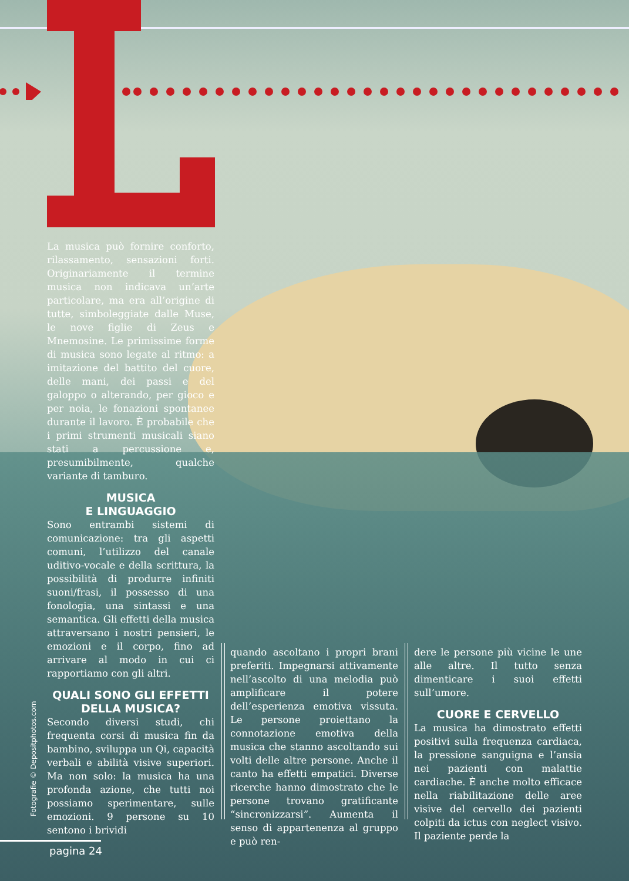La musica può fornire conforto, rilassamento, sensazioni forti. Originariamente il termine musica non indicava un’arte particolare, ma era all’origine di tutte, simboleggiate dalle Muse, le nove figlie di Zeus e Mnemosine. Le primissime forme di musica sono legate al ritmo: a imitazione del battito del cuore, delle mani, dei passi e del galoppo o alterando, per gioco e per noia, le fonazioni spontanee durante il lavoro. È probabile che i primi strumenti musicali siano stati a percussione e, presumibilmente, qualche variante di tamburo.
MUSICA
E LINGUAGGIO
Sono entrambi sistemi di comunicazione: tra gli aspetti comuni, l’utilizzo del canale uditivo-vocale e della scrittura, la possibilità di produrre infiniti suoni/frasi, il possesso di una fonologia, una sintassi e una semantica. Gli effetti della musica attraversano i nostri pensieri, le emozioni e il corpo, fino ad arrivare al modo in cui ci rapportiamo con gli altri.
QUALI SONO GLI EFFETTI DELLA MUSICA?
Secondo diversi studi, chi frequenta corsi di musica fin da bambino, sviluppa un Qi, capacità verbali e abilità visive superiori. Ma non solo: la musica ha una profonda azione, che tutti noi possiamo sperimentare, sulle emozioni. 9 persone su 10 sentono i brividi
quando ascoltano i propri brani preferiti. Impegnarsi attivamente nell’ascolto di una melodia può amplificare il potere dell’esperienza emotiva vissuta. Le persone proiettano la connotazione emotiva della musica che stanno ascoltando sui volti delle altre persone. Anche il canto ha effetti empatici. Diverse ricerche hanno dimostrato che le persone trovano gratificante “sincronizzarsi”. Aumenta il senso di appartenenza al gruppo e può ren-
dere le persone più vicine le une alle altre. Il tutto senza dimenticare i suoi effetti sull’umore.
CUORE E CERVELLO
La musica ha dimostrato effetti positivi sulla frequenza cardiaca, la pressione sanguigna e l’ansia nei pazienti con malattie cardiache. È anche molto efficace nella riabilitazione delle aree visive del cervello dei pazienti colpiti da ictus con neglect visivo. Il paziente perde la
Fotografie © Depositphotos.com
pagina 24